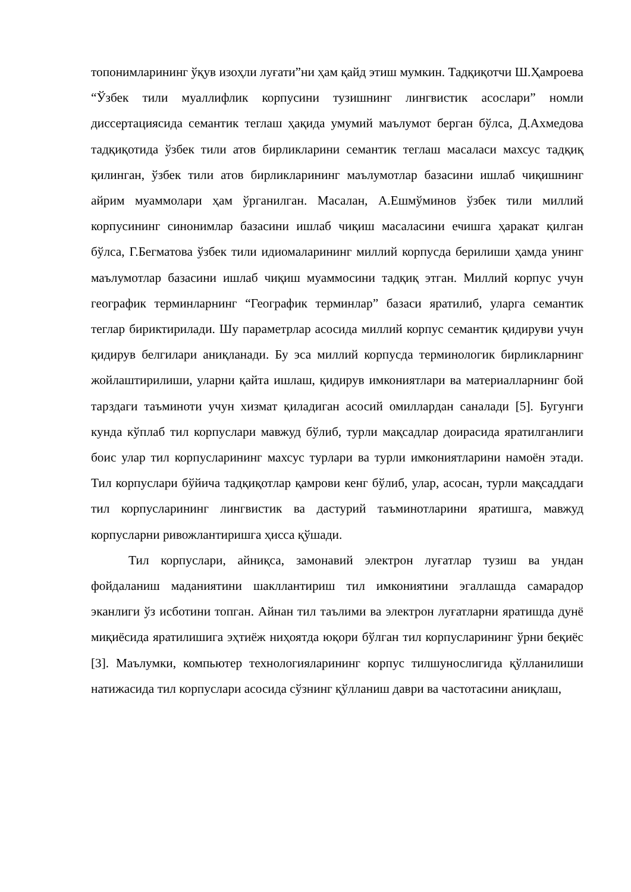топонимларининг ўқув изоҳли луғати”ни ҳам қайд этиш мумкин. Тадқиқотчи Ш.Ҳамроева “Ўзбек тили муаллифлик корпусини тузишнинг лингвистик асослари” номли диссертациясида семантик теглаш ҳақида умумий маълумот берган бўлса, Д.Ахмедова тадқиқотида ўзбек тили атов бирликларини семантик теглаш масаласи махсус тадқиқ қилинган, ўзбек тили атов бирликларининг маълумотлар базасини ишлаб чиқишнинг айрим муаммолари ҳам ўрганилган. Масалан, А.Ешмўминов ўзбек тили миллий корпусининг синонимлар базасини ишлаб чиқиш масаласини ечишга ҳаракат қилган бўлса, Г.Бегматова ўзбек тили идиомаларининг миллий корпусда берилиши ҳамда унинг маълумотлар базасини ишлаб чиқиш муаммосини тадқиқ этган. Миллий корпус учун географик терминларнинг “Географик терминлар” базаси яратилиб, уларга семантик теглар бириктирилади. Шу параметрлар асосида миллий корпус семантик қидируви учун қидирув белгилари аниқланади. Бу эса миллий корпусда терминологик бирликларнинг жойлаштирилиши, уларни қайта ишлаш, қидирув имкониятлари ва материалларнинг бой тарздаги таъминоти учун хизмат қиладиган асосий омиллардан саналади [5]. Бугунги кунда кўплаб тил корпуслари мавжуд бўлиб, турли мақсадлар доирасида яратилганлиги боис улар тил корпусларининг махсус турлари ва турли имкониятларини намоён этади. Тил корпуслари бўйича тадқиқотлар қамрови кенг бўлиб, улар, асосан, турли мақсаддаги тил корпусларининг лингвистик ва дастурий таъминотларини яратишга, мавжуд корпусларни ривожлантиришга ҳисса қўшади.
Тил корпуслари, айниқса, замонавий электрон луғатлар тузиш ва ундан фойдаланиш маданиятини шакллантириш тил имкониятини эгаллашда самарадор эканлиги ўз исботини топган. Айнан тил таълими ва электрон луғатларни яратишда дунё миқиёсида яратилишига эҳтиёж ниҳоятда юқори бўлган тил корпусларининг ўрни беқиёс [3]. Маълумки, компьютер технологияларининг корпус тилшунослигида қўлланилиши натижасида тил корпуслари асосида сўзнинг қўлланиш даври ва частотасини аниқлаш,